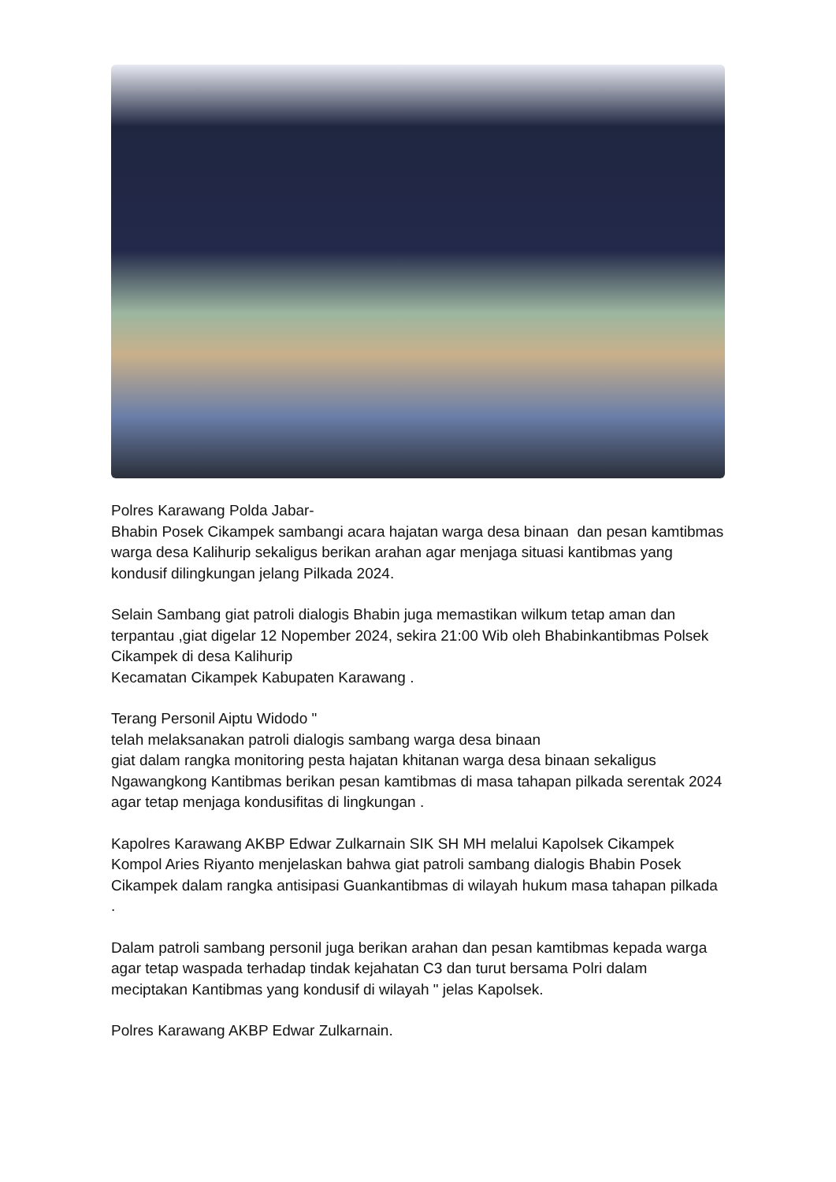Polres Karawang Polda Jabar-
Bhabin Posek Cikampek sambangi acara hajatan warga desa binaan dan pesan kamtibmas warga desa Kalihurip sekaligus berikan arahan agar menjaga situasi kantibmas yang kondusif dilingkungan jelang Pilkada 2024.
Selain Sambang giat patroli dialogis Bhabin juga memastikan wilkum tetap aman dan terpantau ,giat digelar 12 Nopember 2024, sekira 21:00 Wib oleh Bhabinkantibmas Polsek Cikampek di desa Kalihurip
Kecamatan Cikampek Kabupaten Karawang .
Terang Personil Aiptu Widodo "
telah melaksanakan patroli dialogis sambang warga desa binaan
giat dalam rangka monitoring pesta hajatan khitanan warga desa binaan sekaligus Ngawangkong Kantibmas berikan pesan kamtibmas di masa tahapan pilkada serentak 2024 agar tetap menjaga kondusifitas di lingkungan .
Kapolres Karawang AKBP Edwar Zulkarnain SIK SH MH melalui Kapolsek Cikampek Kompol Aries Riyanto menjelaskan bahwa giat patroli sambang dialogis Bhabin Posek Cikampek dalam rangka antisipasi Guankantibmas di wilayah hukum masa tahapan pilkada .
Dalam patroli sambang personil juga berikan arahan dan pesan kamtibmas kepada warga agar tetap waspada terhadap tindak kejahatan C3 dan turut bersama Polri dalam meciptakan Kantibmas yang kondusif di wilayah " jelas Kapolsek.
Polres Karawang AKBP Edwar Zulkarnain.